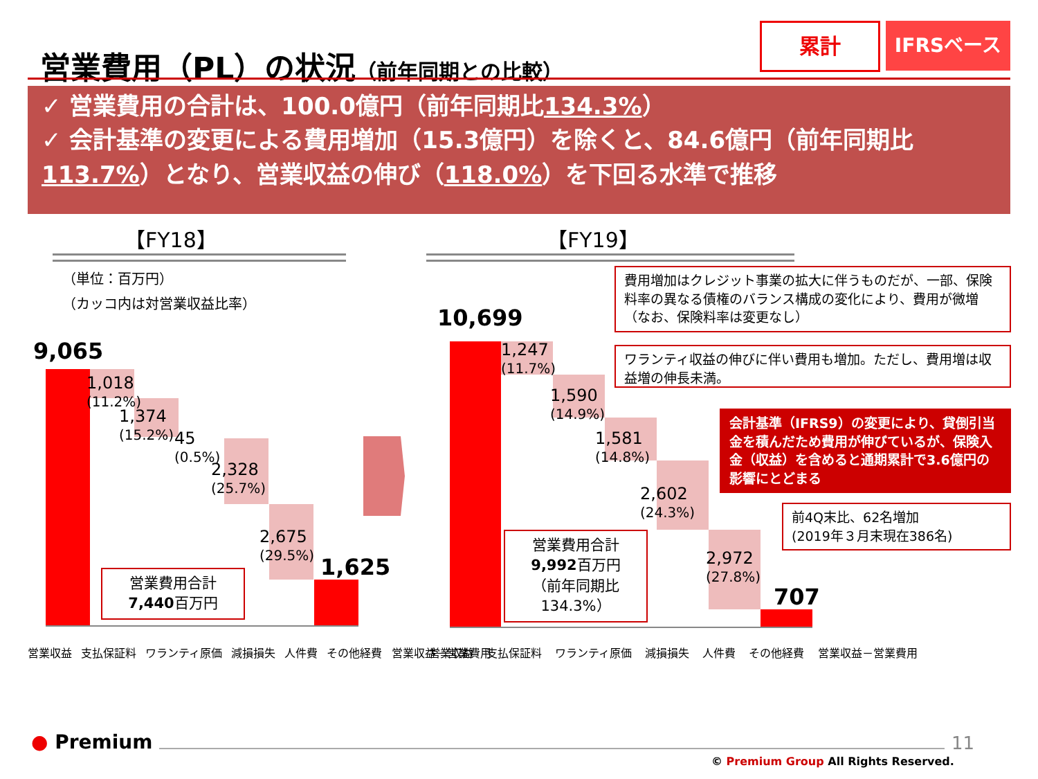営業費用（PL）の状況（前年同期との比較）
累計 IFRSベース
✓ 営業費用の合計は、100.0億円（前年同期比134.3%）
✓ 会計基準の変更による費用増加（15.3億円）を除くと、84.6億円（前年同期比113.7%）となり、営業収益の伸び（118.0%）を下回る水準で推移
【FY18】 【FY19】
（単位：百万円）
（カッコ内は対営業収益比率）
9,065
1,018
(11.2%)
1,374
(15.2%)
45
(0.5%)
2,328
(25.7%)
2,675
(29.5%)
1,625
営業費用合計
7,440百万円
営業収益 支払保証料 ワランティ原価 減損損失 人件費 その他経費 営業収益－営業費用
10,699
1,247
(11.7%)
1,590
(14.9%)
1,581
(14.8%)
2,602
(24.3%)
2,972
(27.8%)
707
営業費用合計
9,992百万円
（前年同期比
134.3%）
営業収益 支払保証料 ワランティ原価 減損損失 人件費 その他経費 営業収益－営業費用
費用増加はクレジット事業の拡大に伴うものだが、一部、保険料率の異なる債権のバランス構成の変化により、費用が微増（なお、保険料率は変更なし）
ワランティ収益の伸びに伴い費用も増加。ただし、費用増は収益増の伸長未満。
会計基準（IFRS9）の変更により、貸倒引当金を積んだため費用が伸びているが、保険入金（収益）を含めると通期累計で3.6億円の影響にとどまる
前4Q末比、62名増加
(2019年３月末現在386名)
● Premium 11
© Premium Group All Rights Reserved.